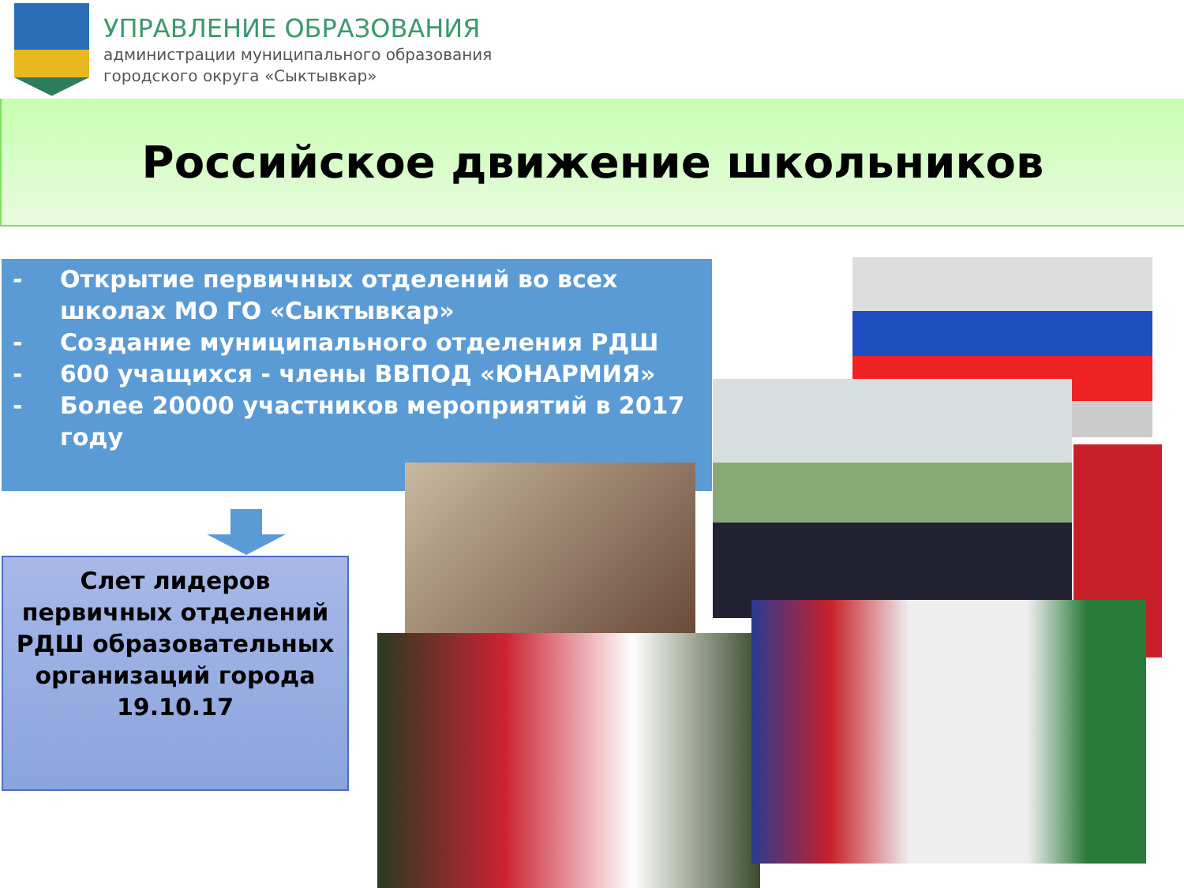УПРАВЛЕНИЕ ОБРАЗОВАНИЯ
администрации муниципального образования
городского округа «Сыктывкар»
Российское движение школьников
- Открытие первичных отделений во всех школах МО ГО «Сыктывкар»
- Создание муниципального отделения РДШ
- 600 учащихся - члены ВВПОД «ЮНАРМИЯ»
- Более 20000 участников мероприятий в 2017 году
Слет лидеров первичных отделений РДШ образовательных организаций города 19.10.17